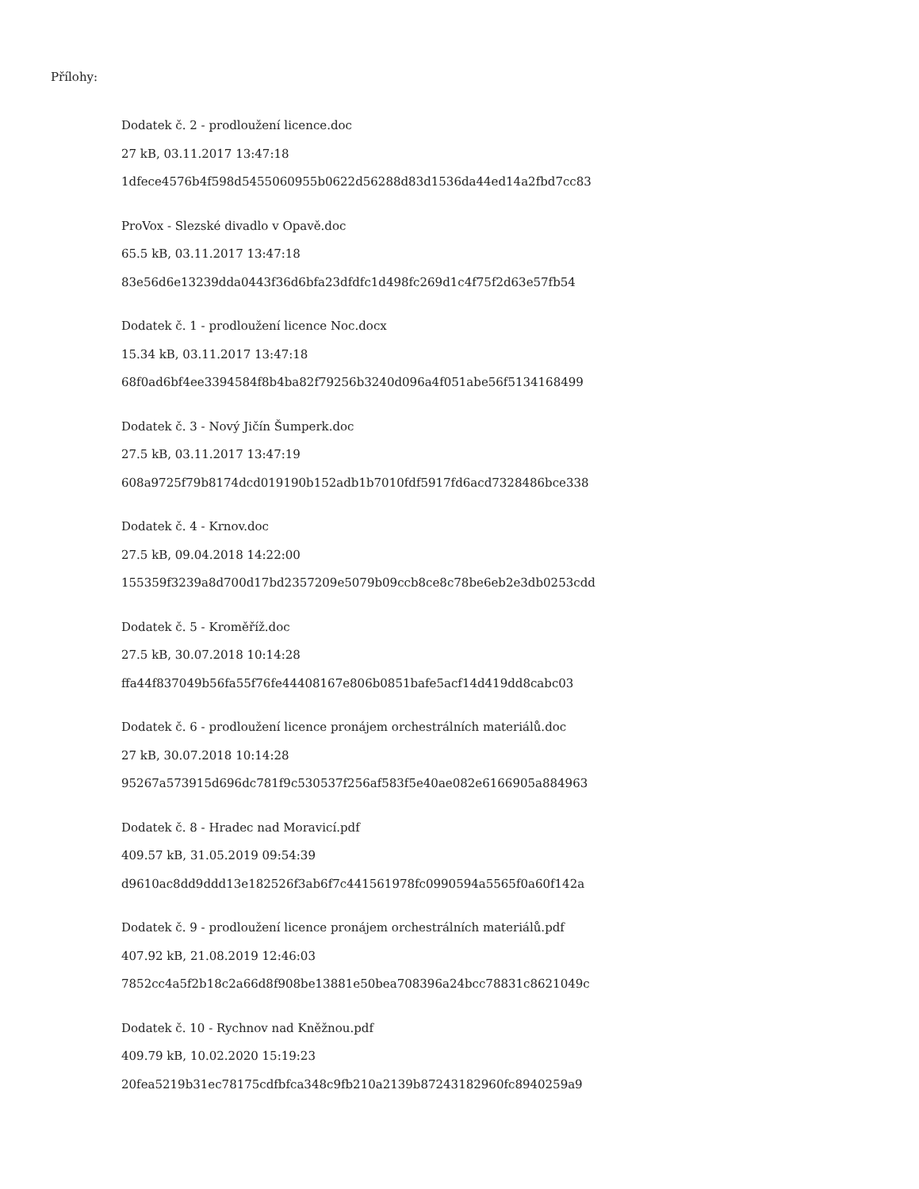Přílohy:
Dodatek č. 2 - prodloužení licence.doc
27 kB, 03.11.2017 13:47:18
1dfece4576b4f598d5455060955b0622d56288d83d1536da44ed14a2fbd7cc83
ProVox - Slezské divadlo v Opavě.doc
65.5 kB, 03.11.2017 13:47:18
83e56d6e13239dda0443f36d6bfa23dfdfc1d498fc269d1c4f75f2d63e57fb54
Dodatek č. 1 - prodloužení licence Noc.docx
15.34 kB, 03.11.2017 13:47:18
68f0ad6bf4ee3394584f8b4ba82f79256b3240d096a4f051abe56f5134168499
Dodatek č. 3 - Nový Jičín Šumperk.doc
27.5 kB, 03.11.2017 13:47:19
608a9725f79b8174dcd019190b152adb1b7010fdf5917fd6acd7328486bce338
Dodatek č. 4 - Krnov.doc
27.5 kB, 09.04.2018 14:22:00
155359f3239a8d700d17bd2357209e5079b09ccb8ce8c78be6eb2e3db0253cdd
Dodatek č. 5 - Kroměříž.doc
27.5 kB, 30.07.2018 10:14:28
ffa44f837049b56fa55f76fe44408167e806b0851bafe5acf14d419dd8cabc03
Dodatek č. 6 - prodloužení licence pronájem orchestrálních materiálů.doc
27 kB, 30.07.2018 10:14:28
95267a573915d696dc781f9c530537f256af583f5e40ae082e6166905a884963
Dodatek č. 8 - Hradec nad Moravicí.pdf
409.57 kB, 31.05.2019 09:54:39
d9610ac8dd9ddd13e182526f3ab6f7c441561978fc0990594a5565f0a60f142a
Dodatek č. 9 - prodloužení licence pronájem orchestrálních materiálů.pdf
407.92 kB, 21.08.2019 12:46:03
7852cc4a5f2b18c2a66d8f908be13881e50bea708396a24bcc78831c8621049c
Dodatek č. 10 - Rychnov nad Kněžnou.pdf
409.79 kB, 10.02.2020 15:19:23
20fea5219b31ec78175cdfbfca348c9fb210a2139b87243182960fc8940259a9